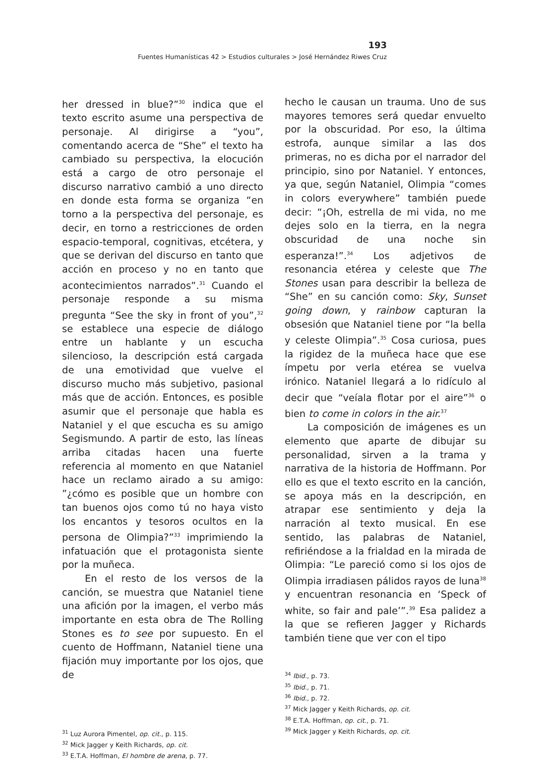193
Fuentes Humanísticas 42 > Estudios culturales > José Hernández Riwes Cruz
her dressed in blue?”<sup>30</sup> indica que el texto escrito asume una perspectiva de personaje. Al dirigirse a “you”, comentando acerca de “She” el texto ha cambiado su perspectiva, la elocución está a cargo de otro personaje el discurso narrativo cambió a uno directo en donde esta forma se organiza “en torno a la perspectiva del personaje, es decir, en torno a restricciones de orden espacio-temporal, cognitivas, etcétera, y que se derivan del discurso en tanto que acción en proceso y no en tanto que acontecimientos narrados”.<sup>31</sup> Cuando el personaje responde a su misma pregunta “See the sky in front of you”,<sup>32</sup> se establece una especie de diálogo entre un hablante y un escucha silencioso, la descripción está cargada de una emotividad que vuelve el discurso mucho más subjetivo, pasional más que de acción. Entonces, es posible asumir que el personaje que habla es Nataniel y el que escucha es su amigo Segismundo. A partir de esto, las líneas arriba citadas hacen una fuerte referencia al momento en que Nataniel hace un reclamo airado a su amigo: ”¿cómo es posible que un hombre con tan buenos ojos como tú no haya visto los encantos y tesoros ocultos en la persona de Olimpia?”<sup>33</sup> imprimiendo la infatuación que el protagonista siente por la muñeca.
En el resto de los versos de la canción, se muestra que Nataniel tiene una afición por la imagen, el verbo más importante en esta obra de The Rolling Stones es to see por supuesto. En el cuento de Hoffmann, Nataniel tiene una fijación muy importante por los ojos, que de
<sup>31</sup> Luz Aurora Pimentel, op. cit., p. 115.
<sup>32</sup> Mick Jagger y Keith Richards, op. cit.
<sup>33</sup> E.T.A. Hoffman, El hombre de arena, p. 77.
hecho le causan un trauma. Uno de sus mayores temores será quedar envuelto por la obscuridad. Por eso, la última estrofa, aunque similar a las dos primeras, no es dicha por el narrador del principio, sino por Nataniel. Y entonces, ya que, según Nataniel, Olimpia “comes in colors everywhere” también puede decir: “¡Oh, estrella de mi vida, no me dejes solo en la tierra, en la negra obscuridad de una noche sin esperanza!”.<sup>34</sup> Los adjetivos de resonancia etérea y celeste que The Stones usan para describir la belleza de “She” en su canción como: Sky, Sunset going down, y rainbow capturan la obsesión que Nataniel tiene por “la bella y celeste Olimpia”.<sup>35</sup> Cosa curiosa, pues la rigidez de la muñeca hace que ese ímpetu por verla etérea se vuelva irónico. Nataniel llegará a lo ridículo al decir que “veíala flotar por el aire”<sup>36</sup> o bien to come in colors in the air.<sup>37</sup>
La composición de imágenes es un elemento que aparte de dibujar su personalidad, sirven a la trama y narrativa de la historia de Hoffmann. Por ello es que el texto escrito en la canción, se apoya más en la descripción, en atrapar ese sentimiento y deja la narración al texto musical. En ese sentido, las palabras de Nataniel, refiriéndose a la frialdad en la mirada de Olimpia: “Le pareció como si los ojos de Olimpia irradiasen pálidos rayos de luna<sup>38</sup> y encuentran resonancia en ‘Speck of white, so fair and pale’”.<sup>39</sup> Esa palidez a la que se refieren Jagger y Richards también tiene que ver con el tipo
<sup>34</sup> Ibid., p. 73.
<sup>35</sup> Ibid., p. 71.
<sup>36</sup> Ibid., p. 72.
<sup>37</sup> Mick Jagger y Keith Richards, op. cit.
<sup>38</sup> E.T.A. Hoffman, op. cit., p. 71.
<sup>39</sup> Mick Jagger y Keith Richards, op. cit.